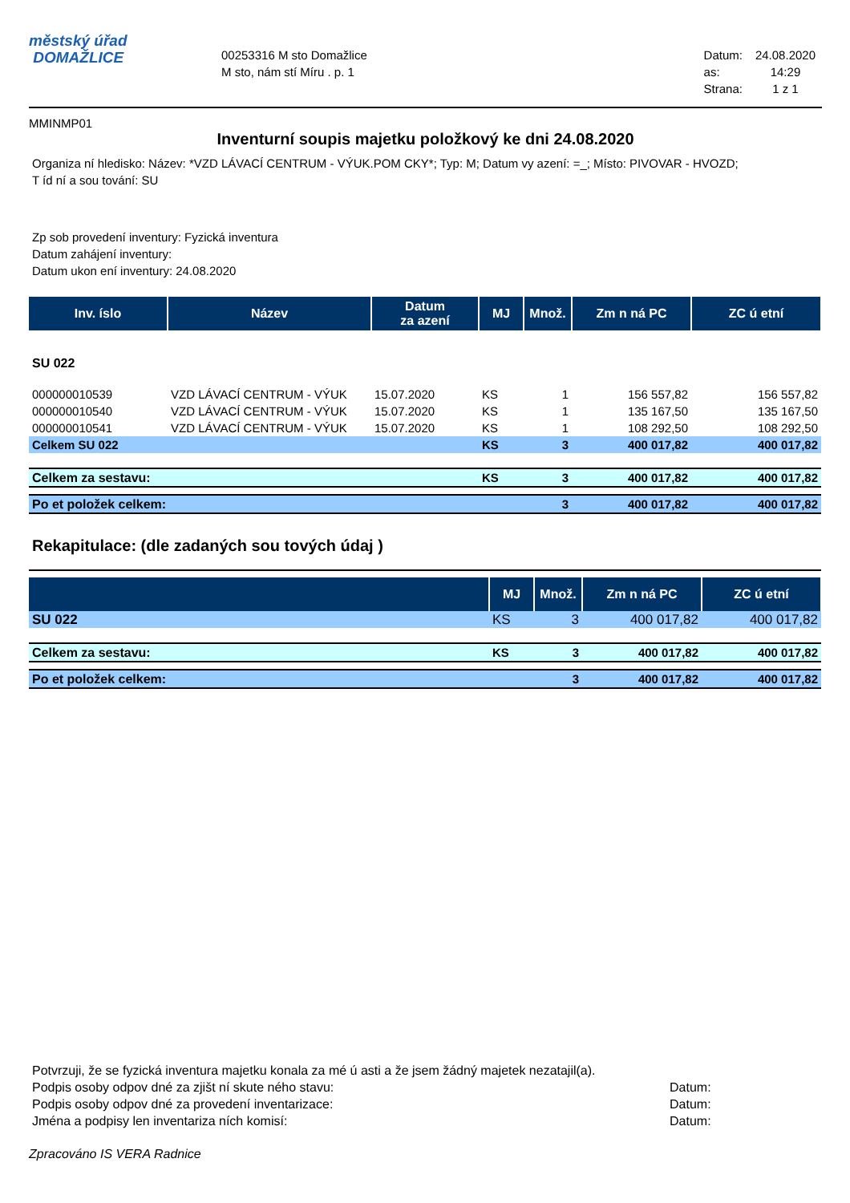městský úřad
DOMAŽLICE
00253316 M sto Domažlice
M sto, nám stí Míru . p. 1
| Datum: | 24.08.2020 |
| as: | 14:29 |
| Strana: | 1 z 1 |
MMINMP01
Inventurní soupis majetku položkový ke dni 24.08.2020
Organiza ní hledisko: Název: *VZD LÁVACÍ CENTRUM - VÝUK.POM CKY*; Typ: M; Datum vy azení: =_; Místo: PIVOVAR - HVOZD;
T íd ní a sou tování: SU
Zp sob provedení inventury: Fyzická inventura
Datum zahájení inventury:
Datum ukon ení inventury: 24.08.2020
| Inv. íslo | Název | Datum za azení | MJ | Množ. | Zm n ná PC | ZC ú etní |
| --- | --- | --- | --- | --- | --- | --- |
| SU 022 | | | | | | |
| 000000010539 | VZD LÁVACÍ CENTRUM - VÝUK | 15.07.2020 | KS | 1 | 156 557,82 | 156 557,82 |
| 000000010540 | VZD LÁVACÍ CENTRUM - VÝUK | 15.07.2020 | KS | 1 | 135 167,50 | 135 167,50 |
| 000000010541 | VZD LÁVACÍ CENTRUM - VÝUK | 15.07.2020 | KS | 1 | 108 292,50 | 108 292,50 |
| Celkem SU 022 | | | KS | 3 | 400 017,82 | 400 017,82 |
| Celkem za sestavu: | | | KS | 3 | 400 017,82 | 400 017,82 |
| Po et položek celkem: | | | | 3 | 400 017,82 | 400 017,82 |
Rekapitulace: (dle zadaných sou tových údaj )
| | MJ | Množ. | Zm n ná PC | ZC ú etní |
| --- | --- | --- | --- | --- |
| SU 022 | KS | 3 | 400 017,82 | 400 017,82 |
| Celkem za sestavu: | KS | 3 | 400 017,82 | 400 017,82 |
| Po et položek celkem: | | 3 | 400 017,82 | 400 017,82 |
Potvrzuji, že se fyzická inventura majetku konala za mé ú asti a že jsem žádný majetek nezatajil(a).
Podpis osoby odpov dné za zjišt ní skute ného stavu: Datum:
Podpis osoby odpov dné za provedení inventarizace: Datum:
Jména a podpisy len inventariza ních komisí: Datum:
Zpracováno IS VERA Radnice